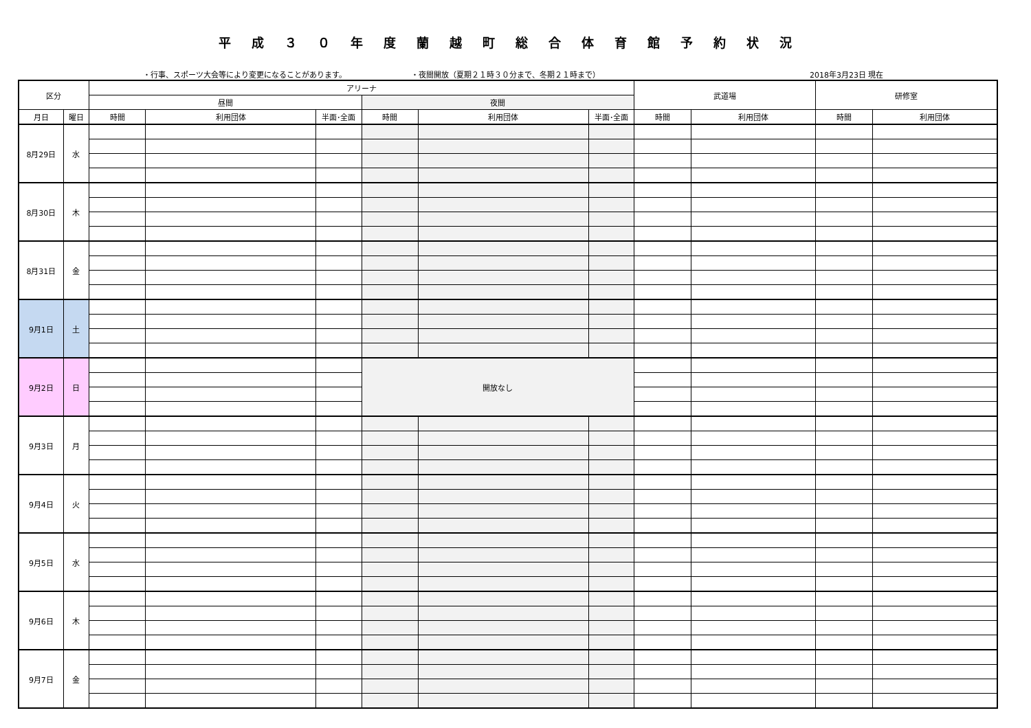平成３０年度蘭越町総合体育館予約状況
・行事、スポーツ大会等により変更になることがあります。 ・夜間開放（夏期２１時３０分まで、冬期２１時まで） 2018年3月23日 現在
| 区分 | | アリーナ | | | | | | 武道場 | | 研修室 | |
| --- | --- | --- | --- | --- | --- | --- | --- | --- | --- | --- | --- |
| | | 昼間 | | | 夜間 | | | | | | |
| 月日 | 曜日 | 時間 | 利用団体 | 半面･全面 | 時間 | 利用団体 | 半面･全面 | 時間 | 利用団体 | 時間 | 利用団体 |
| 8月29日 | 水 | | | | | | | | | | |
| 8月30日 | 木 | | | | | | | | | | |
| 8月31日 | 金 | | | | | | | | | | |
| 9月1日 | 土 | | | | | | | | | | |
| 9月2日 | 日 | | | | 開放なし | | | | | | |
| 9月3日 | 月 | | | | | | | | | | |
| 9月4日 | 火 | | | | | | | | | | |
| 9月5日 | 水 | | | | | | | | | | |
| 9月6日 | 木 | | | | | | | | | | |
| 9月7日 | 金 | | | | | | | | | | |